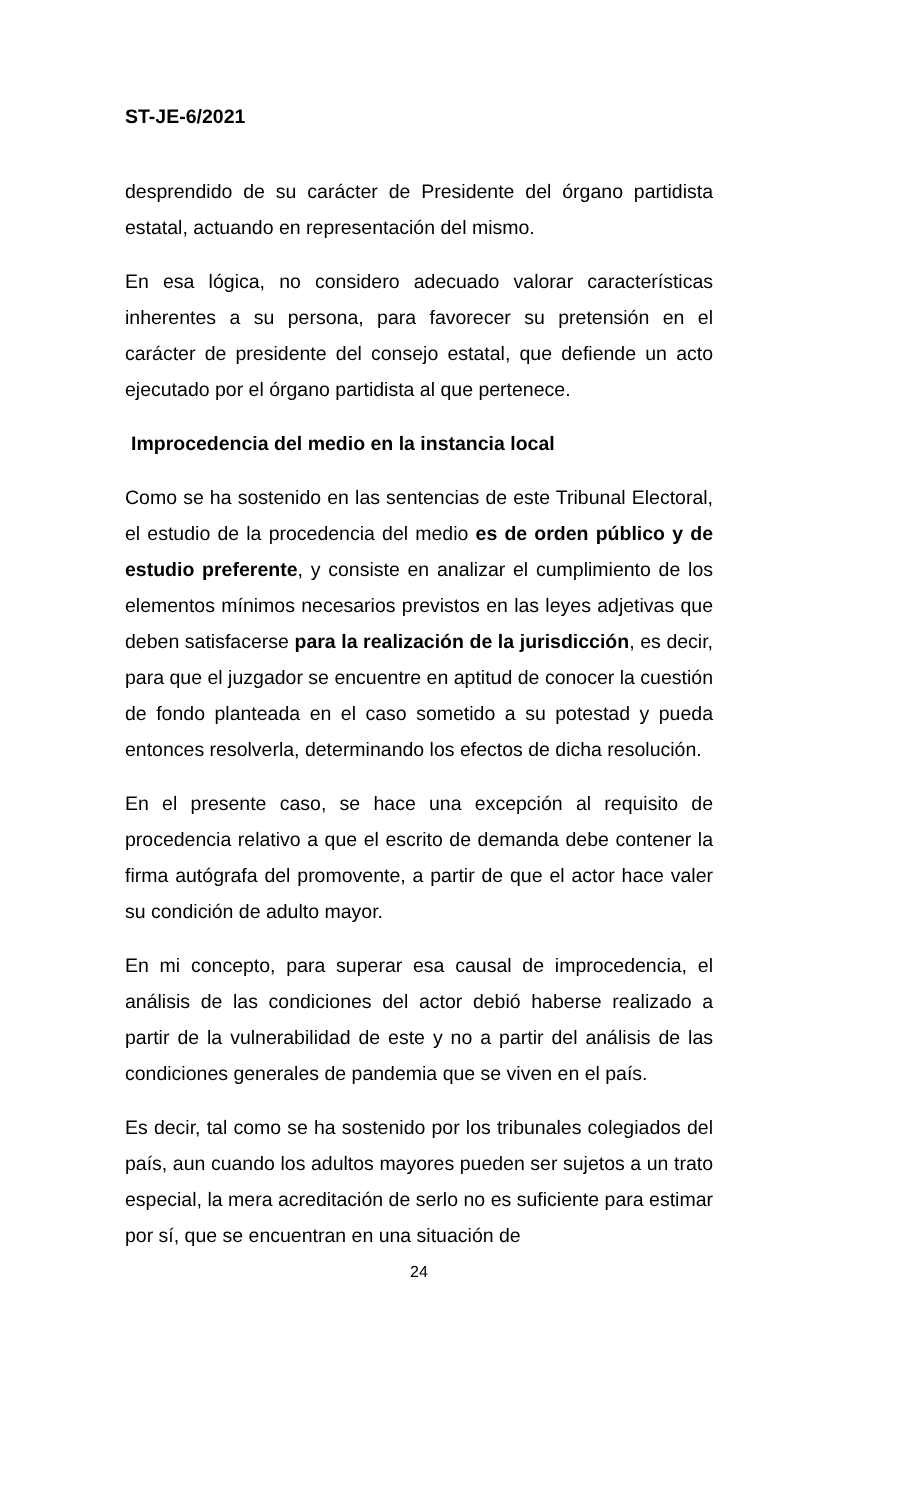ST-JE-6/2021
desprendido de su carácter de Presidente del órgano partidista estatal, actuando en representación del mismo.
En esa lógica, no considero adecuado valorar características inherentes a su persona, para favorecer su pretensión en el carácter de presidente del consejo estatal, que defiende un acto ejecutado por el órgano partidista al que pertenece.
Improcedencia del medio en la instancia local
Como se ha sostenido en las sentencias de este Tribunal Electoral, el estudio de la procedencia del medio es de orden público y de estudio preferente, y consiste en analizar el cumplimiento de los elementos mínimos necesarios previstos en las leyes adjetivas que deben satisfacerse para la realización de la jurisdicción, es decir, para que el juzgador se encuentre en aptitud de conocer la cuestión de fondo planteada en el caso sometido a su potestad y pueda entonces resolverla, determinando los efectos de dicha resolución.
En el presente caso, se hace una excepción al requisito de procedencia relativo a que el escrito de demanda debe contener la firma autógrafa del promovente, a partir de que el actor hace valer su condición de adulto mayor.
En mi concepto, para superar esa causal de improcedencia, el análisis de las condiciones del actor debió haberse realizado a partir de la vulnerabilidad de este y no a partir del análisis de las condiciones generales de pandemia que se viven en el país.
Es decir, tal como se ha sostenido por los tribunales colegiados del país, aun cuando los adultos mayores pueden ser sujetos a un trato especial, la mera acreditación de serlo no es suficiente para estimar por sí, que se encuentran en una situación de
24